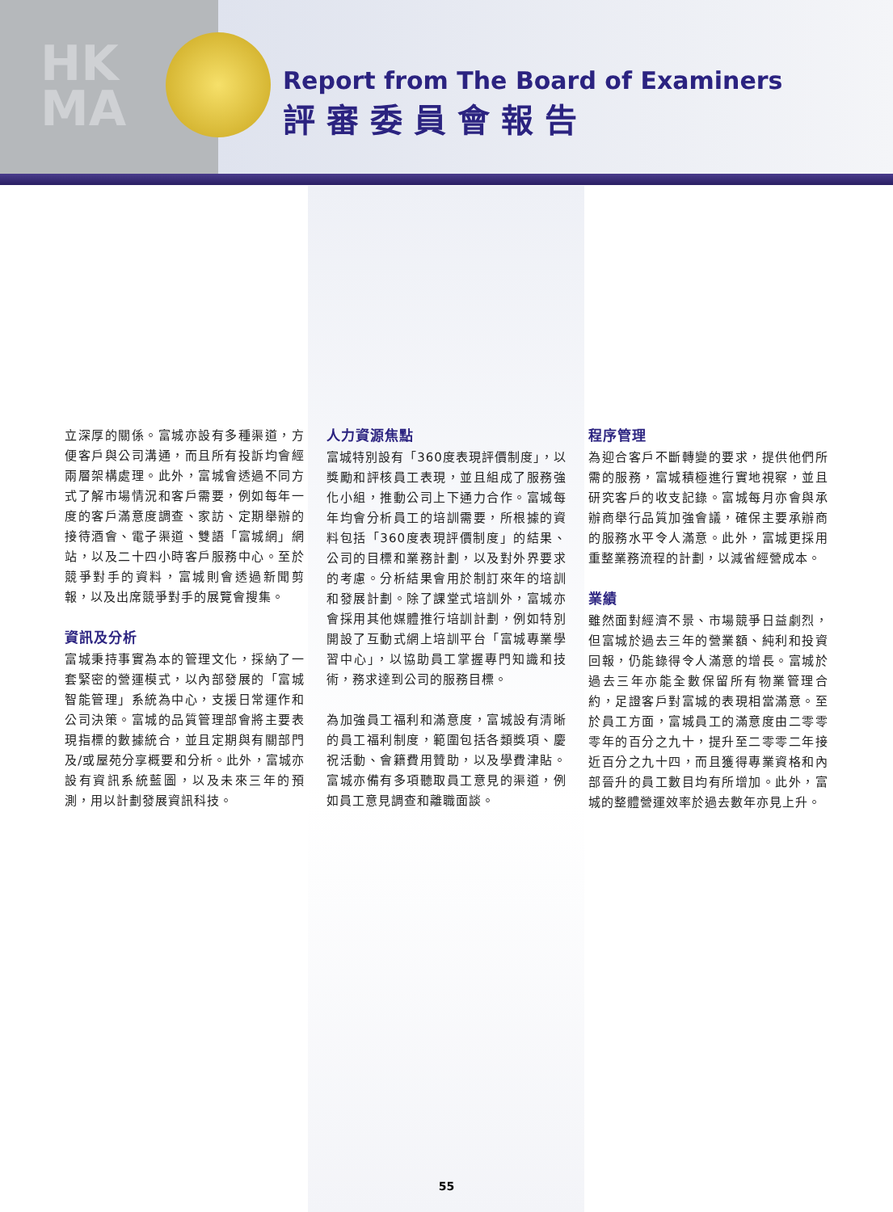HK
MA
Report from The Board of Examiners
評審委員會報告
立深厚的關係。富城亦設有多種渠道，方便客戶與公司溝通，而且所有投訴均會經兩層架構處理。此外，富城會透過不同方式了解市場情況和客戶需要，例如每年一度的客戶滿意度調查、家訪、定期舉辦的接待酒會、電子渠道、雙語「富城網」網站，以及二十四小時客戶服務中心。至於競爭對手的資料，富城則會透過新聞剪報，以及出席競爭對手的展覽會搜集。
資訊及分析
富城秉持事實為本的管理文化，採納了一套緊密的營運模式，以內部發展的「富城智能管理」系統為中心，支援日常運作和公司決策。富城的品質管理部會將主要表現指標的數據統合，並且定期與有關部門及/或屋苑分享概要和分析。此外，富城亦設有資訊系統藍圖，以及未來三年的預測，用以計劃發展資訊科技。
人力資源焦點
富城特別設有「360度表現評價制度」，以獎勵和評核員工表現，並且組成了服務強化小組，推動公司上下通力合作。富城每年均會分析員工的培訓需要，所根據的資料包括「360度表現評價制度」的結果、公司的目標和業務計劃，以及對外界要求的考慮。分析結果會用於制訂來年的培訓和發展計劃。除了課堂式培訓外，富城亦會採用其他媒體推行培訓計劃，例如特別開設了互動式網上培訓平台「富城專業學習中心」，以協助員工掌握專門知識和技術，務求達到公司的服務目標。
為加強員工福利和滿意度，富城設有清晰的員工福利制度，範圍包括各類獎項、慶祝活動、會籍費用贊助，以及學費津貼。富城亦備有多項聽取員工意見的渠道，例如員工意見調查和離職面談。
程序管理
為迎合客戶不斷轉變的要求，提供他們所需的服務，富城積極進行實地視察，並且研究客戶的收支記錄。富城每月亦會與承辦商舉行品質加強會議，確保主要承辦商的服務水平令人滿意。此外，富城更採用重整業務流程的計劃，以減省經營成本。
業績
雖然面對經濟不景、市場競爭日益劇烈，但富城於過去三年的營業額、純利和投資回報，仍能錄得令人滿意的增長。富城於過去三年亦能全數保留所有物業管理合約，足證客戶對富城的表現相當滿意。至於員工方面，富城員工的滿意度由二零零零年的百分之九十，提升至二零零二年接近百分之九十四，而且獲得專業資格和內部晉升的員工數目均有所增加。此外，富城的整體營運效率於過去數年亦見上升。
55